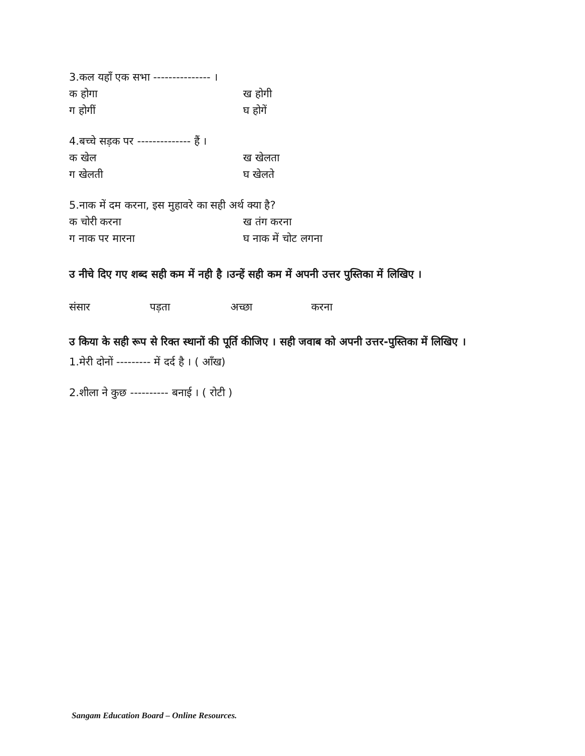3.कल यहाँ एक सभा --------------- ।
क होगा ख होगी
ग होगीं घ होगें
4.बच्चे सड़क पर -------------- हैं ।
क खेल ख खेलता
ग खेलती घ खेलते
5.नाक में दम करना, इस मुहावरे का सही अर्थ क्या है?
क चोरी करना ख तंग करना
ग नाक पर मारना घ नाक में चोट लगना
उ नीचे दिए गए शब्द सही कम में नही है ।उन्हें सही कम में अपनी उत्तर पुस्तिका में लिखिए ।
संसार पड़ता अच्छा करना
उ किया के सही रूप से रिक्त स्थानों की पूर्ति कीजिए । सही जवाब को अपनी उत्तर-पुस्तिका में लिखिए ।
1.मेरी दोनों --------- में दर्द है । ( आँख)
2.शीला ने कुछ ---------- बनाई । ( रोटी )
Sangam Education Board – Online Resources.